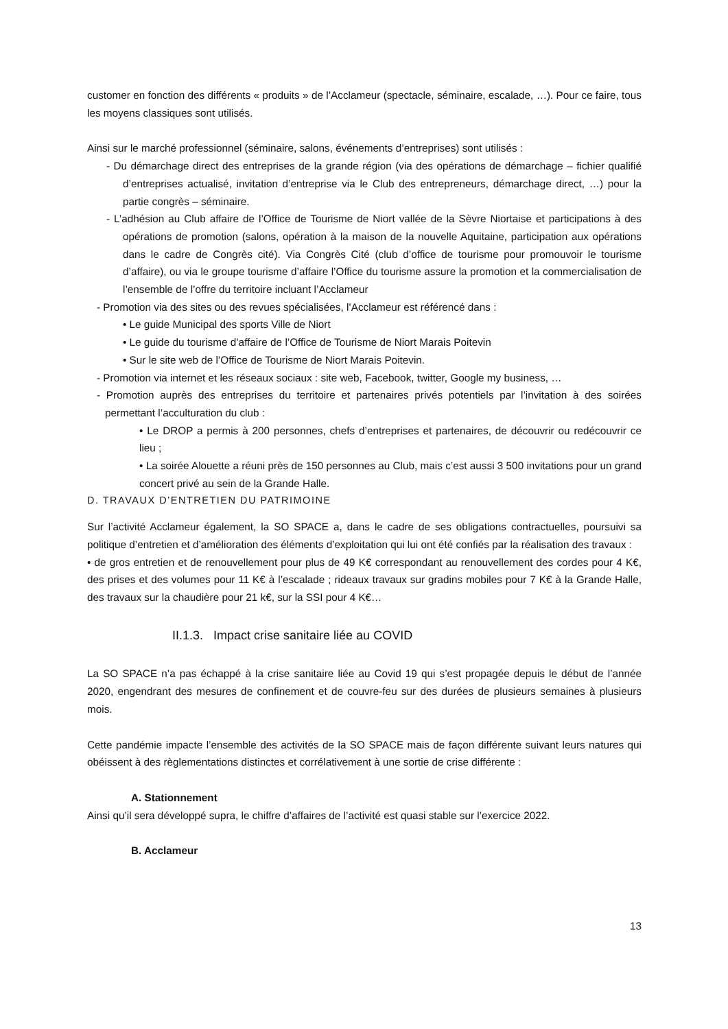customer en fonction des différents « produits » de l’Acclameur (spectacle, séminaire, escalade, …). Pour ce faire, tous les moyens classiques sont utilisés.
Ainsi sur le marché professionnel (séminaire, salons, événements d’entreprises) sont utilisés :
- Du démarchage direct des entreprises de la grande région (via des opérations de démarchage – fichier qualifié d’entreprises actualisé, invitation d’entreprise via le Club des entrepreneurs, démarchage direct, …) pour la partie congrès – séminaire.
- L’adhésion au Club affaire de l’Office de Tourisme de Niort vallée de la Sèvre Niortaise et participations à des opérations de promotion (salons, opération à la maison de la nouvelle Aquitaine, participation aux opérations dans le cadre de Congrès cité). Via Congrès Cité (club d’office de tourisme pour promouvoir le tourisme d’affaire), ou via le groupe tourisme d’affaire l’Office du tourisme assure la promotion et la commercialisation de l’ensemble de l’offre du territoire incluant l’Acclameur
- Promotion via des sites ou des revues spécialisées, l’Acclameur est référencé dans :
• Le guide Municipal des sports Ville de Niort
• Le guide du tourisme d’affaire de l’Office de Tourisme de Niort Marais Poitevin
• Sur le site web de l’Office de Tourisme de Niort Marais Poitevin.
- Promotion via internet et les réseaux sociaux : site web, Facebook, twitter, Google my business, …
- Promotion auprès des entreprises du territoire et partenaires privés potentiels par l’invitation à des soirées permettant l’acculturation du club :
• Le DROP a permis à 200 personnes, chefs d’entreprises et partenaires, de découvrir ou redécouvrir ce lieu ;
• La soirée Alouette a réuni près de 150 personnes au Club, mais c’est aussi 3 500 invitations pour un grand concert privé au sein de la Grande Halle.
D. TRAVAUX D’ENTRETIEN DU PATRIMOINE
Sur l’activité Acclameur également, la SO SPACE a, dans le cadre de ses obligations contractuelles, poursuivi sa politique d’entretien et d’amélioration des éléments d’exploitation qui lui ont été confiés par la réalisation des travaux :
• de gros entretien et de renouvellement pour plus de 49 K€ correspondant au renouvellement des cordes pour 4 K€, des prises et des volumes pour 11 K€ à l’escalade ; rideaux travaux sur gradins mobiles pour 7 K€ à la Grande Halle, des travaux sur la chaudière pour 21 k€, sur la SSI pour 4 K€…
II.1.3. Impact crise sanitaire liée au COVID
La SO SPACE n’a pas échappé à la crise sanitaire liée au Covid 19 qui s’est propagée depuis le début de l’année 2020, engendrant des mesures de confinement et de couvre-feu sur des durées de plusieurs semaines à plusieurs mois.
Cette pandémie impacte l’ensemble des activités de la SO SPACE mais de façon différente suivant leurs natures qui obéissent à des règlementations distinctes et corrélativement à une sortie de crise différente :
A. Stationnement
Ainsi qu’il sera développé supra, le chiffre d’affaires de l’activité est quasi stable sur l’exercice 2022.
B. Acclameur
13